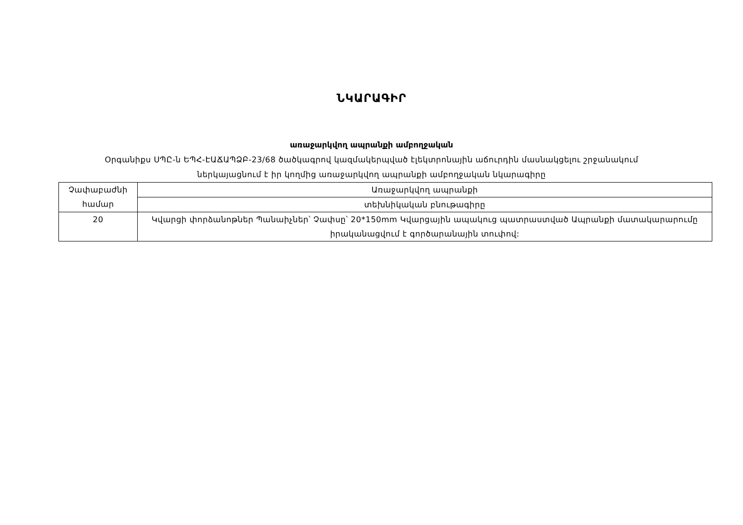ՆԿԱՐԱԳԻՐ
առաջարկվող ապրանքի ամբողջական
Օրգանիքս ՍՊԸ-ն ԵՊՀ-ԷԱՃԱՊՁԲ-23/68 ծածկագրով կազմակերպված էլեկտրոնային աճուրդին մասնակցելու շրջանակում
ներկայացնում է իր կողմից առաջարկվող ապրանքի ամբողջական նկարագիրը
| Չափաբաժնի համար | Առաջարկվող ապրանքի |
| | տեխնիկական բնութագիրը |
| 20 | Կվարցի փորձանոթներ Պանաիչներ՝ Չափսը՝ 20*150mm Կվարցային ապակուց պատրաստված Ապրանքի մատակարարումը իրականացվում է գործարանային տուփով: |